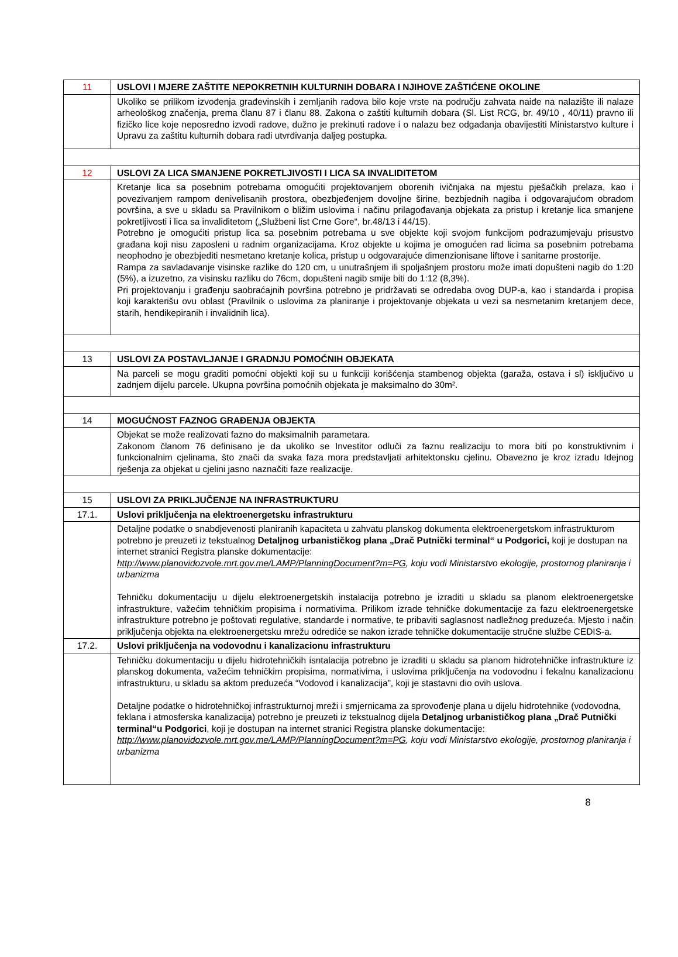| 11 | USLOVI I MJERE ZAŠTITE NEPOKRETNIH KULTURNIH DOBARA I NJIHOVE ZAŠTIĆENE OKOLINE |
| | Ukoliko se prilikom izvođenja građevinskih i zemljanih radova bilo koje vrste na području zahvata naiđe na nalazište ili nalaze arheološkog značenja, prema članu 87 i članu 88. Zakona o zaštiti kulturnih dobara (Sl. List RCG, br. 49/10 , 40/11) pravno ili fizičko lice koje neposredno izvodi radove, dužno je prekinuti radove i o nalazu bez odgađanja obavijestiti Ministarstvo kulture i Upravu za zaštitu kulturnih dobara radi utvrđivanja daljeg postupka. |
| 12 | USLOVI ZA LICA SMANJENE POKRETLJIVOSTI I LICA SA INVALIDITETOM |
| | Kretanje lica sa posebnim potrebama omogućiti projektovanjem oborenih ivičnjaka na mjestu pješačkih prelaza, kao i povezivanjem rampom denivelisanih prostora, obezbjeđenjem dovoljne širine, bezbjednih nagiba i odgovarajućom obradom površina, a sve u skladu sa Pravilnikom o bližim uslovima i načinu prilagođavanja objekata za pristup i kretanje lica smanjene pokretljivosti i lica sa invaliditetom („Službeni list Crne Gore“, br.48/13 i 44/15). Potrebno je omogućiti pristup lica sa posebnim potrebama u sve objekte koji svojom funkcijom podrazumjevaju prisustvo građana koji nisu zaposleni u radnim organizacijama. Kroz objekte u kojima je omogućen rad licima sa posebnim potrebama neophodno je obezbjediti nesmetano kretanje kolica, pristup u odgovarajuće dimenzionisane liftove i sanitarne prostorije. Rampa za savladavanje visinske razlike do 120 cm, u unutrašnjem ili spoljašnjem prostoru može imati dopušteni nagib do 1:20 (5%), a izuzetno, za visinsku razliku do 76cm, dopušteni nagib smije biti do 1:12 (8,3%). Pri projektovanju i građenju saobraćajnih površina potrebno je pridržavati se odredaba ovog DUP-a, kao i standarda i propisa koji karakterišu ovu oblast (Pravilnik o uslovima za planiranje i projektovanje objekata u vezi sa nesmetanim kretanjem dece, starih, hendikepiranih i invalidnih lica). |
| 13 | USLOVI ZA POSTAVLJANJE I GRADNJU POMOĆNIH OBJEKATA |
| | Na parceli se mogu graditi pomoćni objekti koji su u funkciji korišćenja stambenog objekta (garaža, ostava i sl) isključivo u zadnjem dijelu parcele. Ukupna površina pomoćnih objekata je maksimalno do 30m². |
| 14 | MOGUĆNOST FAZNOG GRAĐENJA OBJEKTA |
| | Objekat se može realizovati fazno do maksimalnih parametara. Zakonom članom 76 definisano je da ukoliko se Investitor odluči za faznu realizaciju to mora biti po konstruktivnim i funkcionalnim cjelinama, što znači da svaka faza mora predstavljati arhitektonsku cjelinu. Obavezno je kroz izradu Idejnog rješenja za objekat u cjelini jasno naznačiti faze realizacije. |
| 15 | USLOVI ZA PRIKLJUČENJE NA INFRASTRUKTURU |
| 17.1. | Uslovi priključenja na elektroenergetsku infrastrukturu |
| | Detaljne podatke o snabdjevenosti planiranih kapaciteta u zahvatu planskog dokumenta elektroenergetskom infrastrukturom potrebno je preuzeti iz tekstualnog Detaljnog urbanističkog plana „Drač Putnički terminal“ u Podgorici, koji je dostupan na internet stranici Registra planske dokumentacije: http://www.planovidozvole.mrt.gov.me/LAMP/PlanningDocument?m=PG , koju vodi Ministarstvo ekologije, prostornog planiranja i urbanizma Tehničku dokumentaciju u dijelu elektroenergetskih instalacija potrebno je izraditi u skladu sa planom elektroenergetske infrastrukture, važećim tehničkim propisima i normativima. Prilikom izrade tehničke dokumentacije za fazu elektroenergetske infrastrukture potrebno je poštovati regulative, standarde i normative, te pribaviti saglasnost nadležnog preduzeća. Mjesto i način priključenja objekta na elektroenergetsku mrežu odrediće se nakon izrade tehničke dokumentacije stručne službe CEDIS-a. |
| 17.2. | Uslovi priključenja na vodovodnu i kanalizacionu infrastrukturu |
| | Tehničku dokumentaciju u dijelu hidrotehničkih isntalacija potrebno je izraditi u skladu sa planom hidrotehničke infrastrukture iz planskog dokumenta, važećim tehničkim propisima, normativima, i uslovima priključenja na vodovodnu i fekalnu kanalizacionu infrastrukturu, u skladu sa aktom preduzeća “Vodovod i kanalizacija”, koji je stastavni dio ovih uslova. Detaljne podatke o hidrotehničkoj infrastrukturnoj mreži i smjernicama za sprovođenje plana u dijelu hidrotehnike (vodovodna, feklana i atmosferska kanalizacija) potrebno je preuzeti iz tekstualnog dijela Detaljnog urbanističkog plana „Drač Putnički terminal“u Podgorici , koji je dostupan na internet stranici Registra planske dokumentacije: http://www.planovidozvole.mrt.gov.me/LAMP/PlanningDocument?m=PG , koju vodi Ministarstvo ekologije, prostornog planiranja i urbanizma |
8